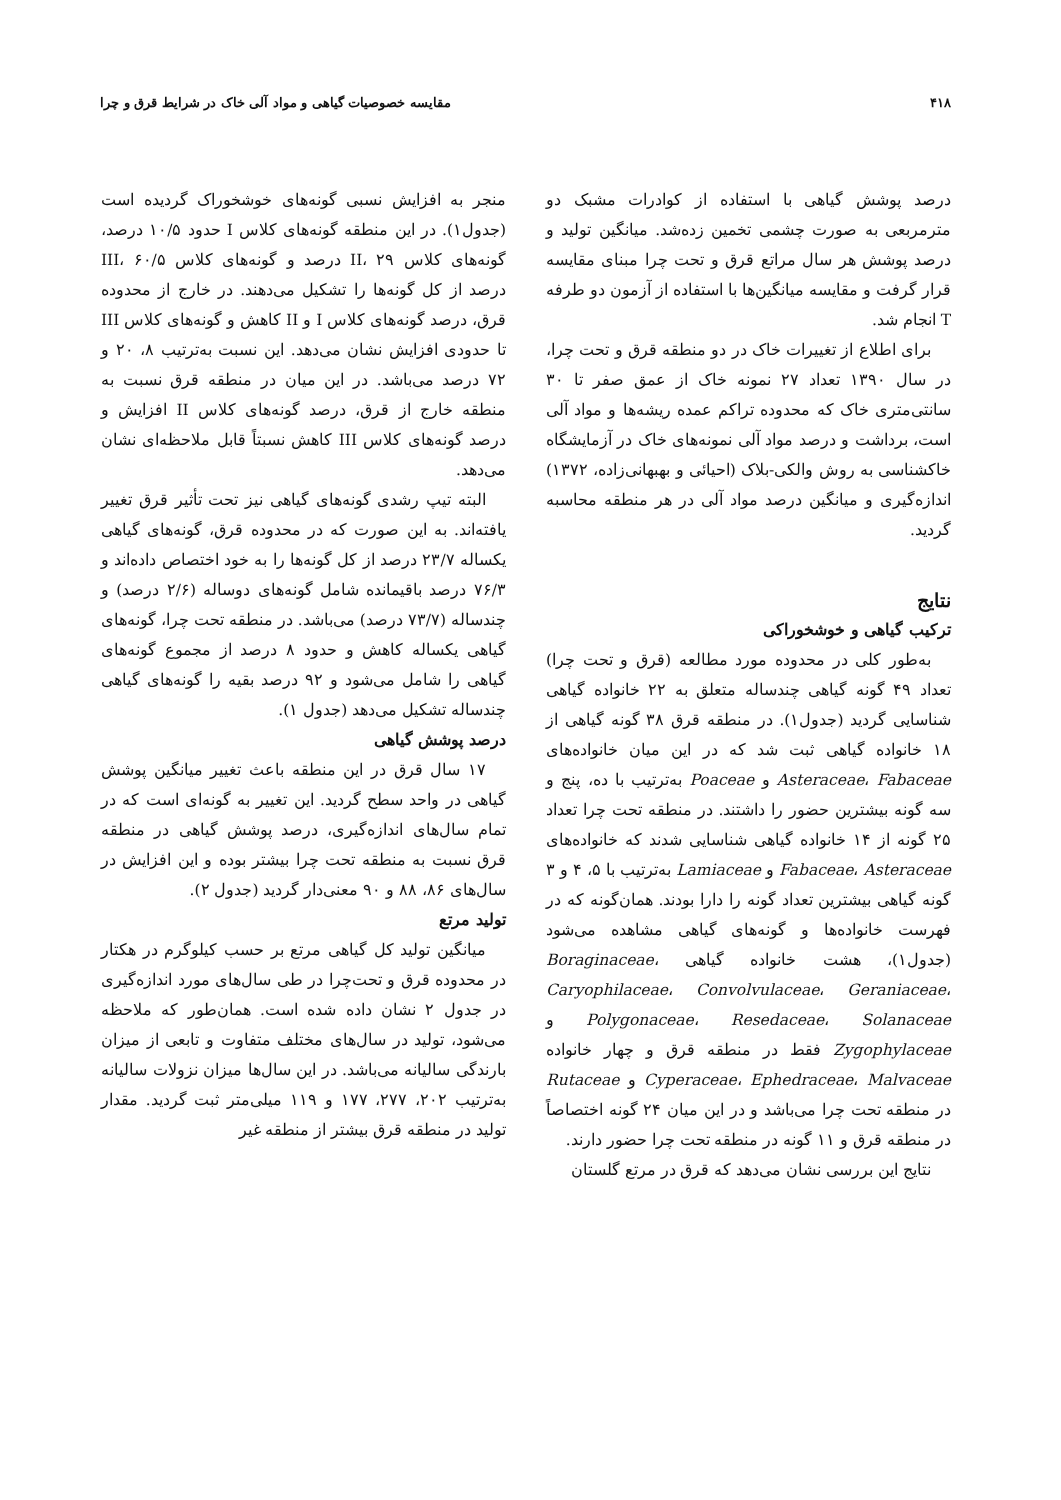۴۱۸ مقایسه خصوصیات گیاهی و مواد آلی خاک در شرایط قرق و چرا
درصد پوشش گیاهی با استفاده از کوادرات مشبک دو مترمربعی به صورت چشمی تخمین زده‌شد. میانگین تولید و درصد پوشش هر سال مراتع قرق و تحت چرا مبنای مقایسه قرار گرفت و مقایسه میانگین‌ها با استفاده از آزمون دو طرفه T انجام شد.
برای اطلاع از تغییرات خاک در دو منطقه قرق و تحت چرا، در سال ۱۳۹۰ تعداد ۲۷ نمونه خاک از عمق صفر تا ۳۰ سانتی‌متری خاک که محدوده تراکم عمده ریشه‌ها و مواد آلی است، برداشت و درصد مواد آلی نمونه‌های خاک در آزمایشگاه خاکشناسی به روش والکی-بلاک (احیائی و بهبهانی‌زاده، ۱۳۷۲) اندازه‌گیری و میانگین درصد مواد آلی در هر منطقه محاسبه گردید.
نتایج
ترکیب گیاهی و خوشخوراکی
به‌طور کلی در محدوده مورد مطالعه (قرق و تحت چرا) تعداد ۴۹ گونه گیاهی چندساله متعلق به ۲۲ خانواده گیاهی شناسایی گردید (جدول۱). در منطقه قرق ۳۸ گونه گیاهی از ۱۸ خانواده گیاهی ثبت شد که در این میان خانواده‌های Asteraceae، Fabaceae و Poaceae به‌ترتیب با ده، پنج و سه گونه بیشترین حضور را داشتند. در منطقه تحت چرا تعداد ۲۵ گونه از ۱۴ خانواده گیاهی شناسایی شدند که خانواده‌های Fabaceae، Asteraceae و Lamiaceae به‌ترتیب با ۵، ۴ و ۳ گونه گیاهی بیشترین تعداد گونه را دارا بودند. همان‌گونه که در فهرست خانواده‌ها و گونه‌های گیاهی مشاهده می‌شود (جدول۱)، هشت خانواده گیاهی Boraginaceae، Caryophilaceae، Convolvulaceae، Geraniaceae، Polygonaceae، Resedaceae، Solanaceae و Zygophylaceae فقط در منطقه قرق و چهار خانواده Cyperaceae، Ephedraceae، Malvaceae و Rutaceae در منطقه تحت چرا می‌باشد و در این میان ۲۴ گونه اختصاصاً در منطقه قرق و ۱۱ گونه در منطقه تحت چرا حضور دارند.
نتایج این بررسی نشان می‌دهد که قرق در مرتع گلستان
منجر به افزایش نسبی گونه‌های خوشخوراک گردیده است (جدول۱). در این منطقه گونه‌های کلاس I حدود ۱۰/۵ درصد، گونه‌های کلاس II، ۲۹ درصد و گونه‌های کلاس III، ۶۰/۵ درصد از کل گونه‌ها را تشکیل می‌دهند. در خارج از محدوده قرق، درصد گونه‌های کلاس I و II کاهش و گونه‌های کلاس III تا حدودی افزایش نشان می‌دهد. این نسبت به‌ترتیب ۸، ۲۰ و ۷۲ درصد می‌باشد. در این میان در منطقه قرق نسبت به منطقه خارج از قرق، درصد گونه‌های کلاس II افزایش و درصد گونه‌های کلاس III کاهش نسبتاً قابل ملاحظه‌ای نشان می‌دهد.
البته تیپ رشدی گونه‌های گیاهی نیز تحت تأثیر قرق تغییر یافته‌اند. به این صورت که در محدوده قرق، گونه‌های گیاهی یکساله ۲۳/۷ درصد از کل گونه‌ها را به خود اختصاص داده‌اند و ۷۶/۳ درصد باقیمانده شامل گونه‌های دوساله (۲/۶ درصد) و چندساله (۷۳/۷ درصد) می‌باشد. در منطقه تحت چرا، گونه‌های گیاهی یکساله کاهش و حدود ۸ درصد از مجموع گونه‌های گیاهی را شامل می‌شود و ۹۲ درصد بقیه را گونه‌های گیاهی چندساله تشکیل می‌دهد (جدول ۱).
درصد پوشش گیاهی
۱۷ سال قرق در این منطقه باعث تغییر میانگین پوشش گیاهی در واحد سطح گردید. این تغییر به گونه‌ای است که در تمام سال‌های اندازه‌گیری، درصد پوشش گیاهی در منطقه قرق نسبت به منطقه تحت چرا بیشتر بوده و این افزایش در سال‌های ۸۶، ۸۸ و ۹۰ معنی‌دار گردید (جدول ۲).
تولید مرتع
میانگین تولید کل گیاهی مرتع بر حسب کیلوگرم در هکتار در محدوده قرق و تحت‌چرا در طی سال‌های مورد اندازه‌گیری در جدول ۲ نشان داده شده است. همان‌طور که ملاحظه می‌شود، تولید در سال‌های مختلف متفاوت و تابعی از میزان بارندگی سالیانه می‌باشد. در این سال‌ها میزان نزولات سالیانه به‌ترتیب ۲۰۲، ۲۷۷، ۱۷۷ و ۱۱۹ میلی‌متر ثبت گردید. مقدار تولید در منطقه قرق بیشتر از منطقه غیر